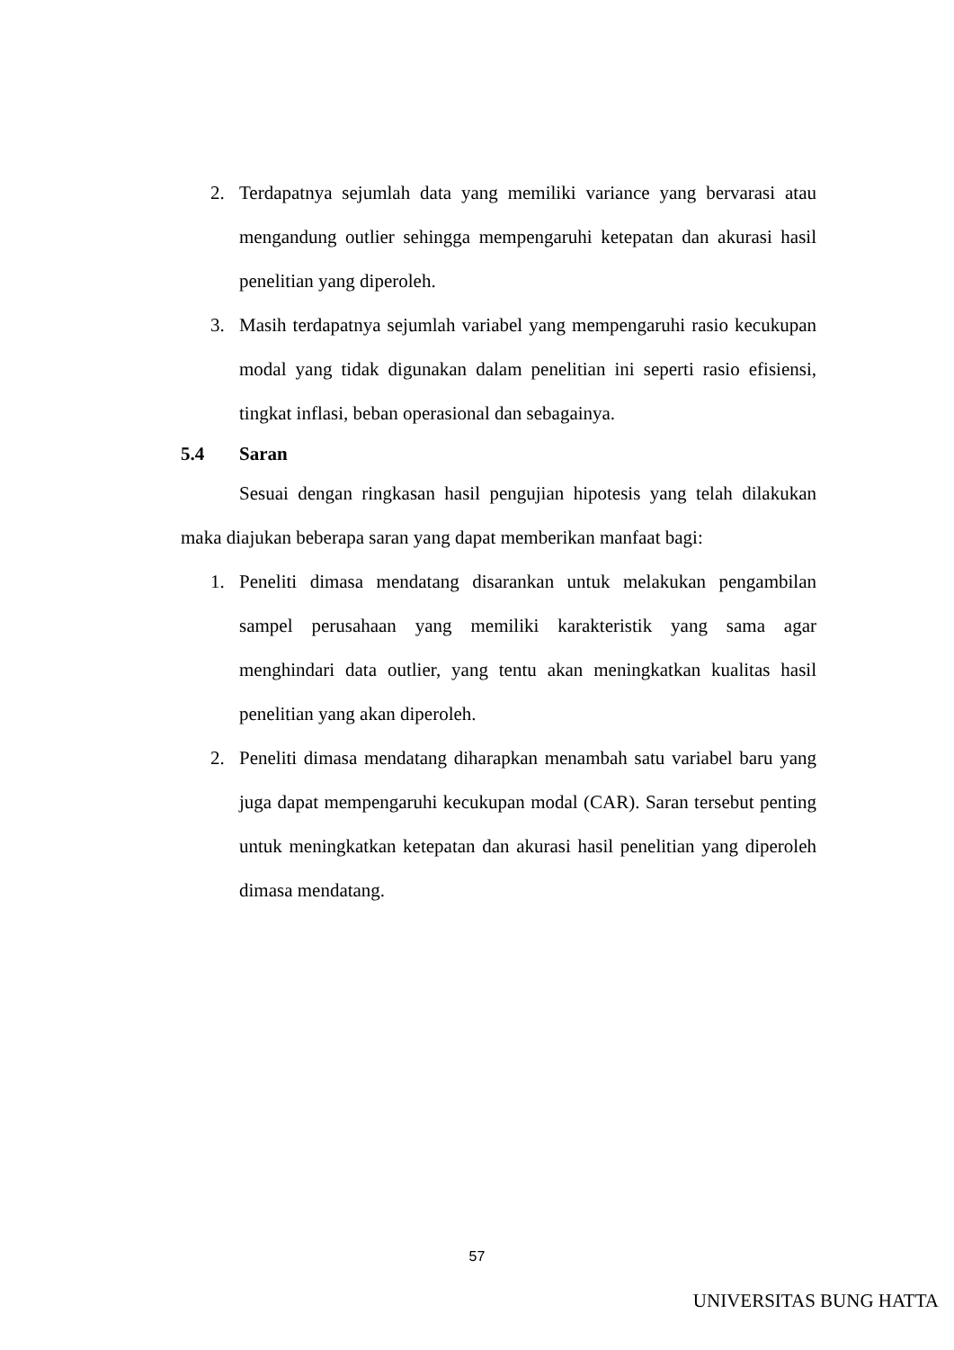2. Terdapatnya sejumlah data yang memiliki variance yang bervarasi atau mengandung outlier sehingga mempengaruhi ketepatan dan akurasi hasil penelitian yang diperoleh.
3. Masih terdapatnya sejumlah variabel yang mempengaruhi rasio kecukupan modal yang tidak digunakan dalam penelitian ini seperti rasio efisiensi, tingkat inflasi, beban operasional dan sebagainya.
5.4 Saran
Sesuai dengan ringkasan hasil pengujian hipotesis yang telah dilakukan maka diajukan beberapa saran yang dapat memberikan manfaat bagi:
1. Peneliti dimasa mendatang disarankan untuk melakukan pengambilan sampel perusahaan yang memiliki karakteristik yang sama agar menghindari data outlier, yang tentu akan meningkatkan kualitas hasil penelitian yang akan diperoleh.
2. Peneliti dimasa mendatang diharapkan menambah satu variabel baru yang juga dapat mempengaruhi kecukupan modal (CAR). Saran tersebut penting untuk meningkatkan ketepatan dan akurasi hasil penelitian yang diperoleh dimasa mendatang.
57
UNIVERSITAS BUNG HATTA